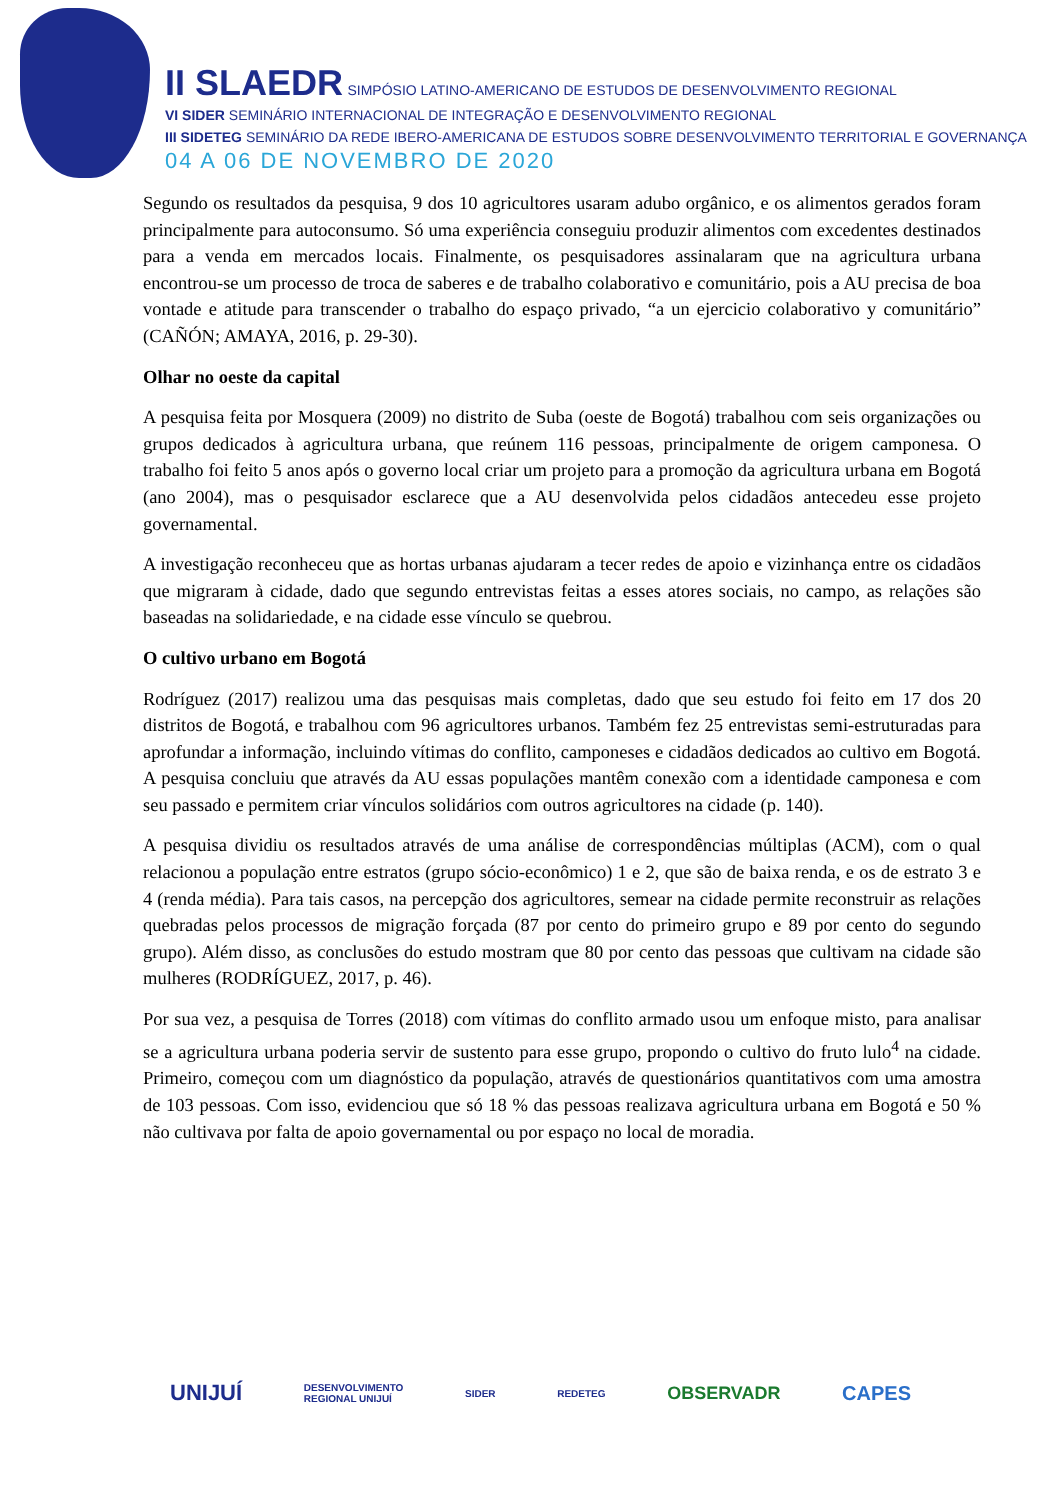II SLAEDR SIMPÓSIO LATINO-AMERICANO DE ESTUDOS DE DESENVOLVIMENTO REGIONAL
VI SIDER SEMINÁRIO INTERNACIONAL DE INTEGRAÇÃO E DESENVOLVIMENTO REGIONAL
III SIDETEG SEMINÁRIO DA REDE IBERO-AMERICANA DE ESTUDOS SOBRE DESENVOLVIMENTO TERRITORIAL E GOVERNANÇA
04 A 06 DE NOVEMBRO DE 2020
Segundo os resultados da pesquisa, 9 dos 10 agricultores usaram adubo orgânico, e os alimentos gerados foram principalmente para autoconsumo. Só uma experiência conseguiu produzir alimentos com excedentes destinados para a venda em mercados locais. Finalmente, os pesquisadores assinalaram que na agricultura urbana encontrou-se um processo de troca de saberes e de trabalho colaborativo e comunitário, pois a AU precisa de boa vontade e atitude para transcender o trabalho do espaço privado, “a un ejercicio colaborativo y comunitário” (CAÑÓN; AMAYA, 2016, p. 29-30).
Olhar no oeste da capital
A pesquisa feita por Mosquera (2009) no distrito de Suba (oeste de Bogotá) trabalhou com seis organizações ou grupos dedicados à agricultura urbana, que reúnem 116 pessoas, principalmente de origem camponesa. O trabalho foi feito 5 anos após o governo local criar um projeto para a promoção da agricultura urbana em Bogotá (ano 2004), mas o pesquisador esclarece que a AU desenvolvida pelos cidadãos antecedeu esse projeto governamental.
A investigação reconheceu que as hortas urbanas ajudaram a tecer redes de apoio e vizinhança entre os cidadãos que migraram à cidade, dado que segundo entrevistas feitas a esses atores sociais, no campo, as relações são baseadas na solidariedade, e na cidade esse vínculo se quebrou.
O cultivo urbano em Bogotá
Rodríguez (2017) realizou uma das pesquisas mais completas, dado que seu estudo foi feito em 17 dos 20 distritos de Bogotá, e trabalhou com 96 agricultores urbanos. Também fez 25 entrevistas semi-estruturadas para aprofundar a informação, incluindo vítimas do conflito, camponeses e cidadãos dedicados ao cultivo em Bogotá. A pesquisa concluiu que através da AU essas populações mantêm conexão com a identidade camponesa e com seu passado e permitem criar vínculos solidários com outros agricultores na cidade (p. 140).
A pesquisa dividiu os resultados através de uma análise de correspondências múltiplas (ACM), com o qual relacionou a população entre estratos (grupo sócio-econômico) 1 e 2, que são de baixa renda, e os de estrato 3 e 4 (renda média). Para tais casos, na percepção dos agricultores, semear na cidade permite reconstruir as relações quebradas pelos processos de migração forçada (87 por cento do primeiro grupo e 89 por cento do segundo grupo). Além disso, as conclusões do estudo mostram que 80 por cento das pessoas que cultivam na cidade são mulheres (RODRÍGUEZ, 2017, p. 46).
Por sua vez, a pesquisa de Torres (2018) com vítimas do conflito armado usou um enfoque misto, para analisar se a agricultura urbana poderia servir de sustento para esse grupo, propondo o cultivo do fruto lulo<sup>4</sup> na cidade. Primeiro, começou com um diagnóstico da população, através de questionários quantitativos com uma amostra de 103 pessoas. Com isso, evidenciou que só 18 % das pessoas realizava agricultura urbana em Bogotá e 50 % não cultivava por falta de apoio governamental ou por espaço no local de moradia.
UNIJUÍ
DESENVOLVIMENTO
REGIONAL UNIJUÍ
SIDER REDETEG
OBSERVADR CAPES